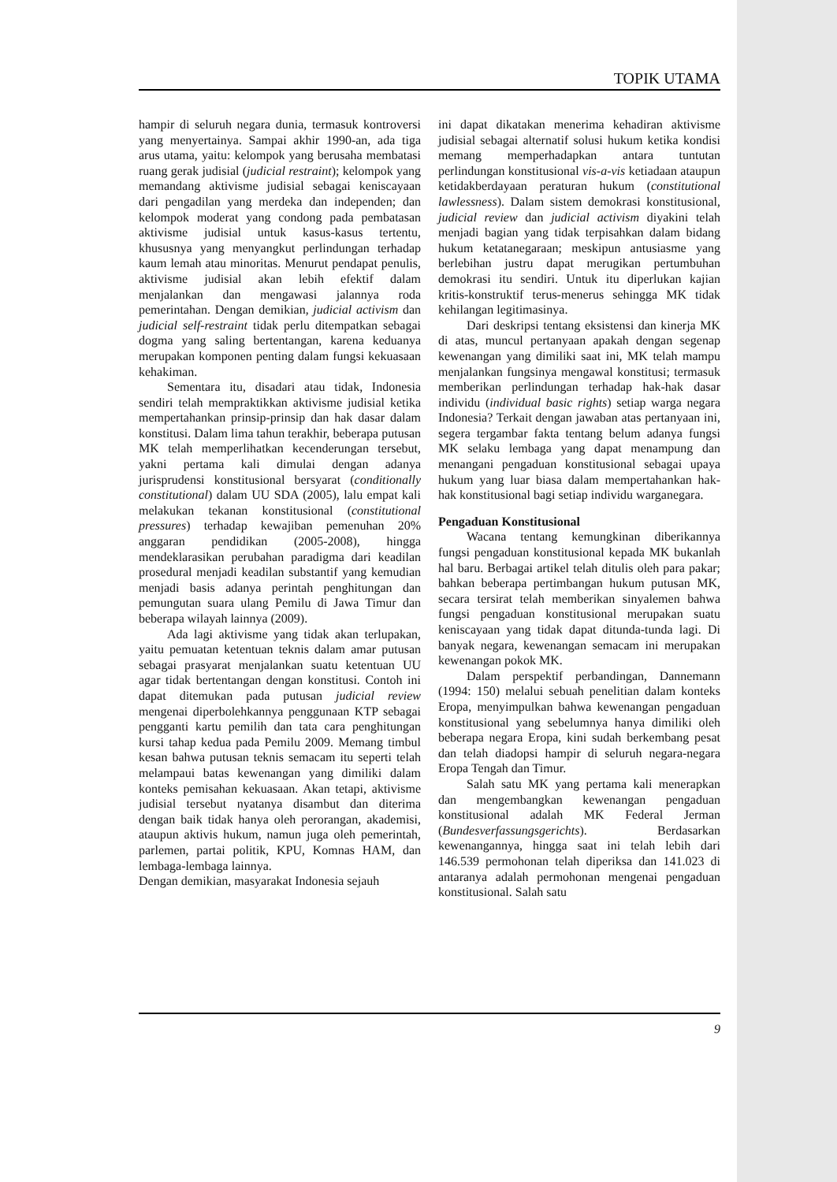TOPIK UTAMA
hampir di seluruh negara dunia, termasuk kontroversi yang menyertainya. Sampai akhir 1990-an, ada tiga arus utama, yaitu: kelompok yang berusaha membatasi ruang gerak judisial (judicial restraint); kelompok yang memandang aktivisme judisial sebagai keniscayaan dari pengadilan yang merdeka dan independen; dan kelompok moderat yang condong pada pembatasan aktivisme judisial untuk kasus-kasus tertentu, khususnya yang menyangkut perlindungan terhadap kaum lemah atau minoritas. Menurut pendapat penulis, aktivisme judisial akan lebih efektif dalam menjalankan dan mengawasi jalannya roda pemerintahan. Dengan demikian, judicial activism dan judicial self-restraint tidak perlu ditempatkan sebagai dogma yang saling bertentangan, karena keduanya merupakan komponen penting dalam fungsi kekuasaan kehakiman.
Sementara itu, disadari atau tidak, Indonesia sendiri telah mempraktikkan aktivisme judisial ketika mempertahankan prinsip-prinsip dan hak dasar dalam konstitusi. Dalam lima tahun terakhir, beberapa putusan MK telah memperlihatkan kecenderungan tersebut, yakni pertama kali dimulai dengan adanya jurisprudensi konstitusional bersyarat (conditionally constitutional) dalam UU SDA (2005), lalu empat kali melakukan tekanan konstitusional (constitutional pressures) terhadap kewajiban pemenuhan 20% anggaran pendidikan (2005-2008), hingga mendeklarasikan perubahan paradigma dari keadilan prosedural menjadi keadilan substantif yang kemudian menjadi basis adanya perintah penghitungan dan pemungutan suara ulang Pemilu di Jawa Timur dan beberapa wilayah lainnya (2009).
Ada lagi aktivisme yang tidak akan terlupakan, yaitu pemuatan ketentuan teknis dalam amar putusan sebagai prasyarat menjalankan suatu ketentuan UU agar tidak bertentangan dengan konstitusi. Contoh ini dapat ditemukan pada putusan judicial review mengenai diperbolehkannya penggunaan KTP sebagai pengganti kartu pemilih dan tata cara penghitungan kursi tahap kedua pada Pemilu 2009. Memang timbul kesan bahwa putusan teknis semacam itu seperti telah melampaui batas kewenangan yang dimiliki dalam konteks pemisahan kekuasaan. Akan tetapi, aktivisme judisial tersebut nyatanya disambut dan diterima dengan baik tidak hanya oleh perorangan, akademisi, ataupun aktivis hukum, namun juga oleh pemerintah, parlemen, partai politik, KPU, Komnas HAM, dan lembaga-lembaga lainnya.
Dengan demikian, masyarakat Indonesia sejauh
ini dapat dikatakan menerima kehadiran aktivisme judisial sebagai alternatif solusi hukum ketika kondisi memang memperhadapkan antara tuntutan perlindungan konstitusional vis-a-vis ketiadaan ataupun ketidakberdayaan peraturan hukum (constitutional lawlessness). Dalam sistem demokrasi konstitusional, judicial review dan judicial activism diyakini telah menjadi bagian yang tidak terpisahkan dalam bidang hukum ketatanegaraan; meskipun antusiasme yang berlebihan justru dapat merugikan pertumbuhan demokrasi itu sendiri. Untuk itu diperlukan kajian kritis-konstruktif terus-menerus sehingga MK tidak kehilangan legitimasinya.
Dari deskripsi tentang eksistensi dan kinerja MK di atas, muncul pertanyaan apakah dengan segenap kewenangan yang dimiliki saat ini, MK telah mampu menjalankan fungsinya mengawal konstitusi; termasuk memberikan perlindungan terhadap hak-hak dasar individu (individual basic rights) setiap warga negara Indonesia? Terkait dengan jawaban atas pertanyaan ini, segera tergambar fakta tentang belum adanya fungsi MK selaku lembaga yang dapat menampung dan menangani pengaduan konstitusional sebagai upaya hukum yang luar biasa dalam mempertahankan hak-hak konstitusional bagi setiap individu warganegara.
Pengaduan Konstitusional
Wacana tentang kemungkinan diberikannya fungsi pengaduan konstitusional kepada MK bukanlah hal baru. Berbagai artikel telah ditulis oleh para pakar; bahkan beberapa pertimbangan hukum putusan MK, secara tersirat telah memberikan sinyalemen bahwa fungsi pengaduan konstitusional merupakan suatu keniscayaan yang tidak dapat ditunda-tunda lagi. Di banyak negara, kewenangan semacam ini merupakan kewenangan pokok MK.
Dalam perspektif perbandingan, Dannemann (1994: 150) melalui sebuah penelitian dalam konteks Eropa, menyimpulkan bahwa kewenangan pengaduan konstitusional yang sebelumnya hanya dimiliki oleh beberapa negara Eropa, kini sudah berkembang pesat dan telah diadopsi hampir di seluruh negara-negara Eropa Tengah dan Timur.
Salah satu MK yang pertama kali menerapkan dan mengembangkan kewenangan pengaduan konstitusional adalah MK Federal Jerman (Bundesverfassungsgerichts). Berdasarkan kewenangannya, hingga saat ini telah lebih dari 146.539 permohonan telah diperiksa dan 141.023 di antaranya adalah permohonan mengenai pengaduan konstitusional. Salah satu
9